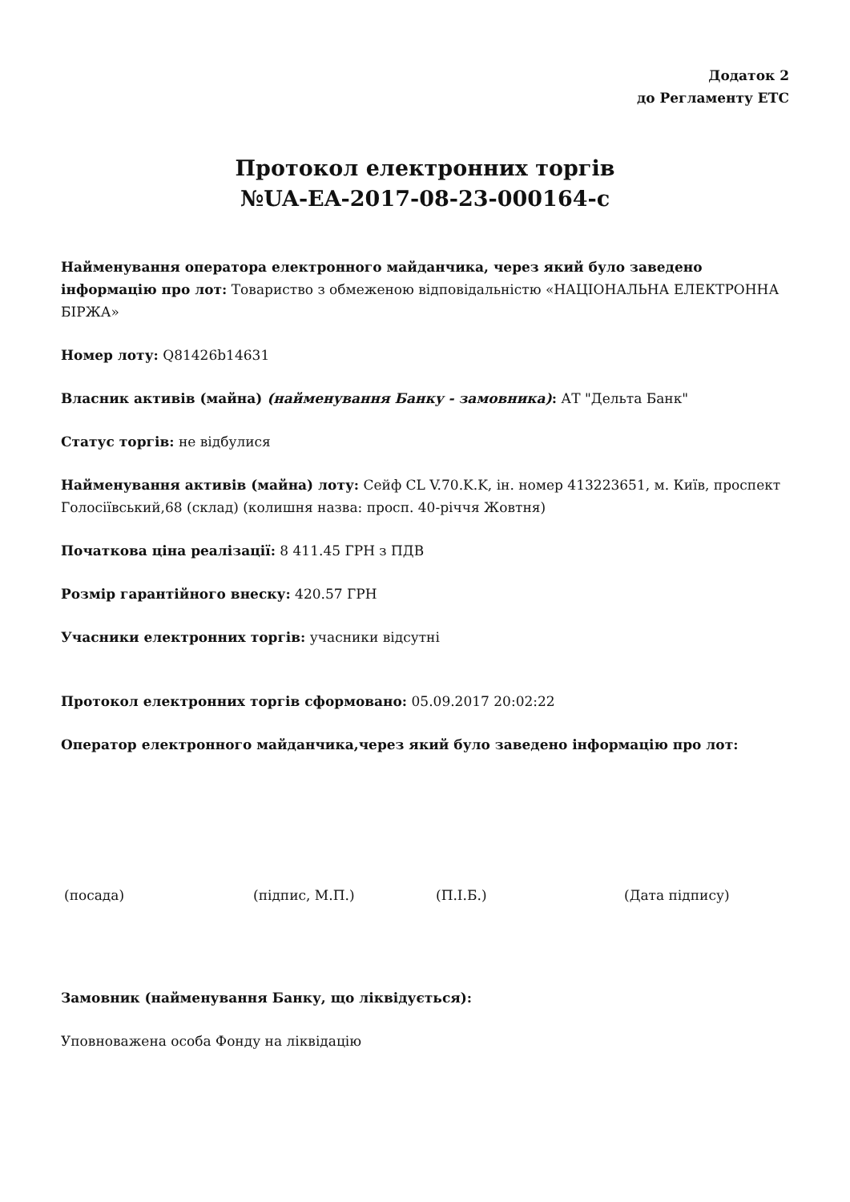Додаток 2
до Регламенту ЕТС
Протокол електронних торгів
№UA-EA-2017-08-23-000164-c
Найменування оператора електронного майданчика, через який було заведено інформацію про лот: Товариство з обмеженою відповідальністю «НАЦІОНАЛЬНА ЕЛЕКТРОННА БІРЖА»
Номер лоту: Q81426b14631
Власник активів (майна) (найменування Банку - замовника): АТ "Дельта Банк"
Статус торгів: не відбулися
Найменування активів (майна) лоту: Сейф CL V.70.K.K, ін. номер 413223651, м. Київ, проспект Голосіївський,68 (склад) (колишня назва: просп. 40-річчя Жовтня)
Початкова ціна реалізації: 8 411.45 ГРН з ПДВ
Розмір гарантійного внеску: 420.57 ГРН
Учасники електронних торгів: учасники відсутні
Протокол електронних торгів сформовано: 05.09.2017 20:02:22
Оператор електронного майданчика,через який було заведено інформацію про лот:
(посада) (підпис, М.П.) (П.І.Б.) (Дата підпису)
Замовник (найменування Банку, що ліквідується):
Уповноважена особа Фонду на ліквідацію